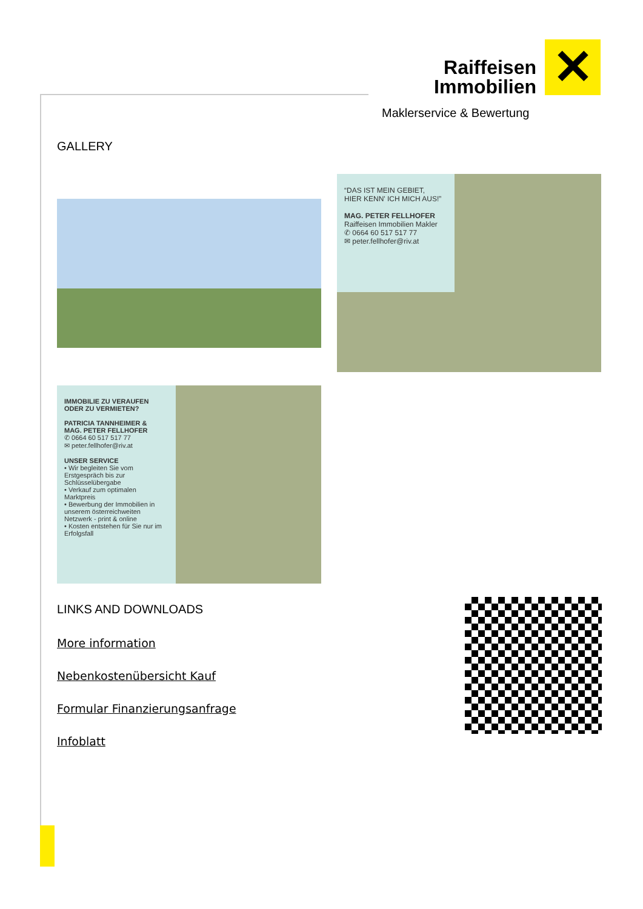Raiffeisen Immobilien ✕
Maklerservice & Bewertung
GALLERY
“DAS IST MEIN GEBIET,
HIER KENN' ICH MICH AUS!”
MAG. PETER FELLHOFER
Raiffeisen Immobilien Makler
✆ 0664 60 517 517 77
✉ peter.fellhofer@riv.at
IMMOBILIE ZU VERAUFEN
ODER ZU VERMIETEN?
PATRICIA TANNHEIMER &
MAG. PETER FELLHOFER
✆ 0664 60 517 517 77
✉ peter.fellhofer@riv.at
UNSER SERVICE
• Wir begleiten Sie vom Erstgespräch bis zur Schlüsselübergabe
• Verkauf zum optimalen Marktpreis
• Bewerbung der Immobilien in unserem österreichweiten Netzwerk - print & online
• Kosten entstehen für Sie nur im Erfolgsfall
LINKS AND DOWNLOADS
More information
Nebenkostenübersicht Kauf
Formular Finanzierungsanfrage
Infoblatt